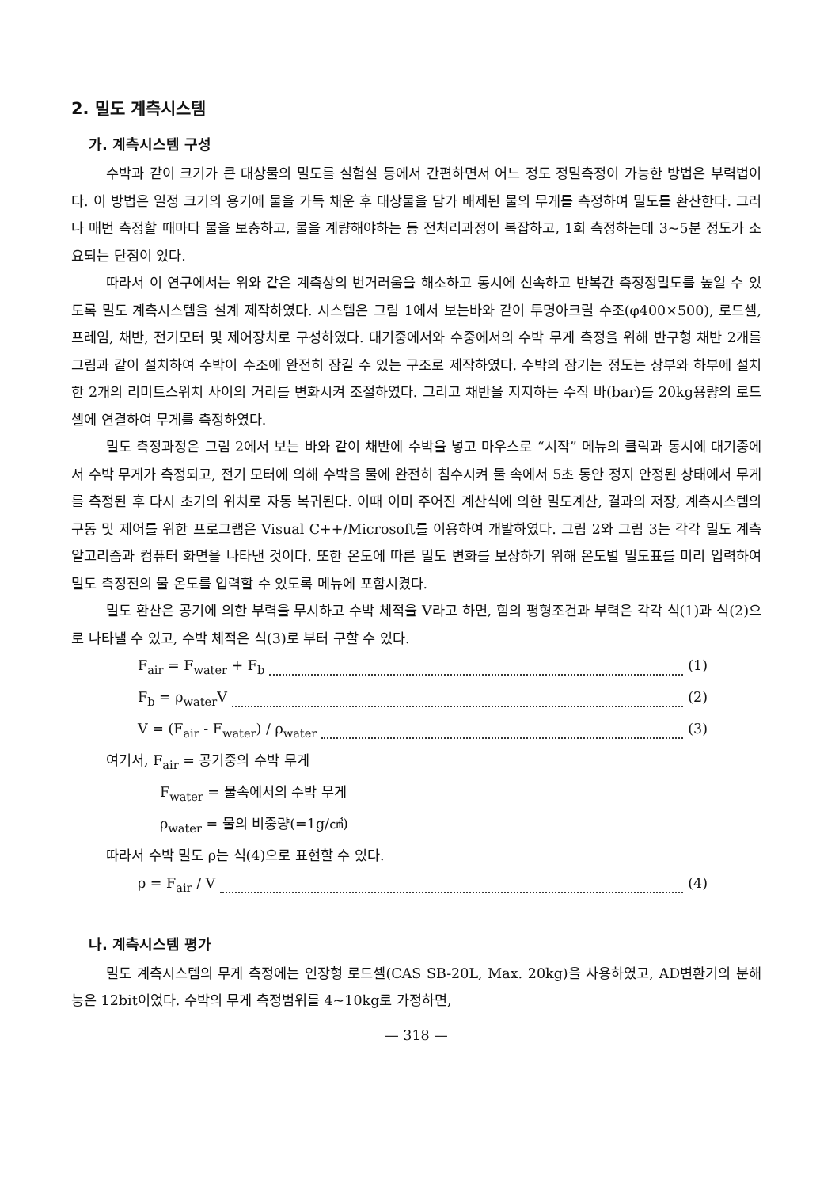2. 밀도 계측시스템
가. 계측시스템 구성
수박과 같이 크기가 큰 대상물의 밀도를 실험실 등에서 간편하면서 어느 정도 정밀측정이 가능한 방법은 부력법이다. 이 방법은 일정 크기의 용기에 물을 가득 채운 후 대상물을 담가 배제된 물의 무게를 측정하여 밀도를 환산한다. 그러나 매번 측정할 때마다 물을 보충하고, 물을 계량해야하는 등 전처리과정이 복잡하고, 1회 측정하는데 3~5분 정도가 소요되는 단점이 있다.
따라서 이 연구에서는 위와 같은 계측상의 번거러움을 해소하고 동시에 신속하고 반복간 측정정밀도를 높일 수 있도록 밀도 계측시스템을 설계 제작하였다. 시스템은 그림 1에서 보는바와 같이 투명아크릴 수조(φ400×500), 로드셀, 프레임, 채반, 전기모터 및 제어장치로 구성하였다. 대기중에서와 수중에서의 수박 무게 측정을 위해 반구형 채반 2개를 그림과 같이 설치하여 수박이 수조에 완전히 잠길 수 있는 구조로 제작하였다. 수박의 잠기는 정도는 상부와 하부에 설치한 2개의 리미트스위치 사이의 거리를 변화시켜 조절하였다. 그리고 채반을 지지하는 수직 바(bar)를 20kg용량의 로드셀에 연결하여 무게를 측정하였다.
밀도 측정과정은 그림 2에서 보는 바와 같이 채반에 수박을 넣고 마우스로 “시작” 메뉴의 클릭과 동시에 대기중에서 수박 무게가 측정되고, 전기 모터에 의해 수박을 물에 완전히 침수시켜 물 속에서 5초 동안 정지 안정된 상태에서 무게를 측정된 후 다시 초기의 위치로 자동 복귀된다. 이때 이미 주어진 계산식에 의한 밀도계산, 결과의 저장, 계측시스템의 구동 및 제어를 위한 프로그램은 Visual C++/Microsoft를 이용하여 개발하였다. 그림 2와 그림 3는 각각 밀도 계측알고리즘과 컴퓨터 화면을 나타낸 것이다. 또한 온도에 따른 밀도 변화를 보상하기 위해 온도별 밀도표를 미리 입력하여 밀도 측정전의 물 온도를 입력할 수 있도록 메뉴에 포함시켰다.
밀도 환산은 공기에 의한 부력을 무시하고 수박 체적을 V라고 하면, 힘의 평형조건과 부력은 각각 식(1)과 식(2)으로 나타낼 수 있고, 수박 체적은 식(3)로 부터 구할 수 있다.
F<sub>air</sub> = F<sub>water</sub> + F<sub>b</sub> (1)
F<sub>b</sub> = ρ<sub>water</sub>V (2)
V = (F<sub>air</sub> - F<sub>water</sub>) / ρ<sub>water</sub> (3)
여기서, F<sub>air</sub> = 공기중의 수박 무게
F<sub>water</sub> = 물속에서의 수박 무게
ρ<sub>water</sub> = 물의 비중량(=1g/㎤)
따라서 수박 밀도 ρ는 식(4)으로 표현할 수 있다.
ρ = F<sub>air</sub> / V (4)
나. 계측시스템 평가
밀도 계측시스템의 무게 측정에는 인장형 로드셀(CAS SB-20L, Max. 20kg)을 사용하였고, AD변환기의 분해능은 12bit이었다. 수박의 무게 측정범위를 4~10kg로 가정하면,
— 318 —